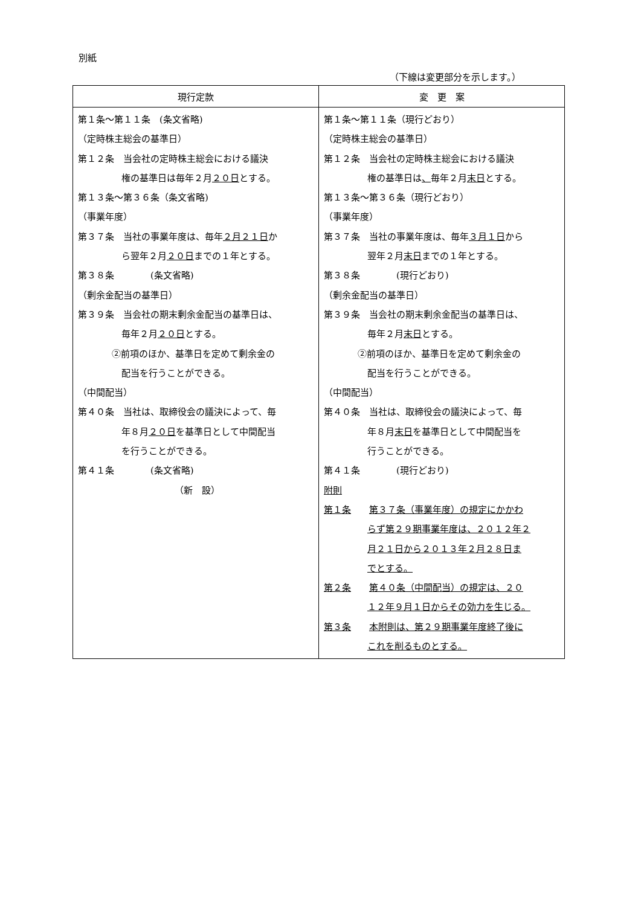別紙
（下線は変更部分を示します。）
| 現行定款 | 変 更 案 |
| --- | --- |
| 第１条～第１１条 (条文省略) （定時株主総会の基準日） 第１２条 当会社の定時株主総会における議決 権の基準日は毎年２月 ２０日 とする。 第１３条～第３６条（条文省略) （事業年度） 第３７条 当社の事業年度は、毎年 ２月２１日 か ら翌年２月 ２０日 までの１年とする。 第３８条 (条文省略) （剰余金配当の基準日） 第３９条 当会社の期末剰余金配当の基準日は、 毎年２月 ２０日 とする。 ②前項のほか、基準日を定めて剰余金の 配当を行うことができる。 （中間配当） 第４０条 当社は、取締役会の議決によって、毎 年８月 ２０日 を基準日として中間配当 を行うことができる。 第４１条 (条文省略) （新 設） | 第１条～第１１条（現行どおり） （定時株主総会の基準日） 第１２条 当会社の定時株主総会における議決 権の基準日は 、 毎年２月 末日 とする。 第１３条～第３６条（現行どおり） （事業年度） 第３７条 当社の事業年度は、毎年 ３月１日 から 翌年２月 末日 までの１年とする。 第３８条 (現行どおり) （剰余金配当の基準日） 第３９条 当会社の期末剰余金配当の基準日は、 毎年２月 末日 とする。 ②前項のほか、基準日を定めて剰余金の 配当を行うことができる。 （中間配当） 第４０条 当社は、取締役会の議決によって、毎 年８月 末日 を基準日として中間配当を 行うことができる。 第４１条 (現行どおり) 附則 第１条 第３７条（事業年度）の規定にかかわ らず第２９期事業年度は、２０１２年２ 月２１日から２０１３年２月２８日ま でとする。 第２条 第４０条（中間配当）の規定は、２０ １２年９月１日からその効力を生じる。 第３条 本附則は、第２９期事業年度終了後に これを削るものとする。 |